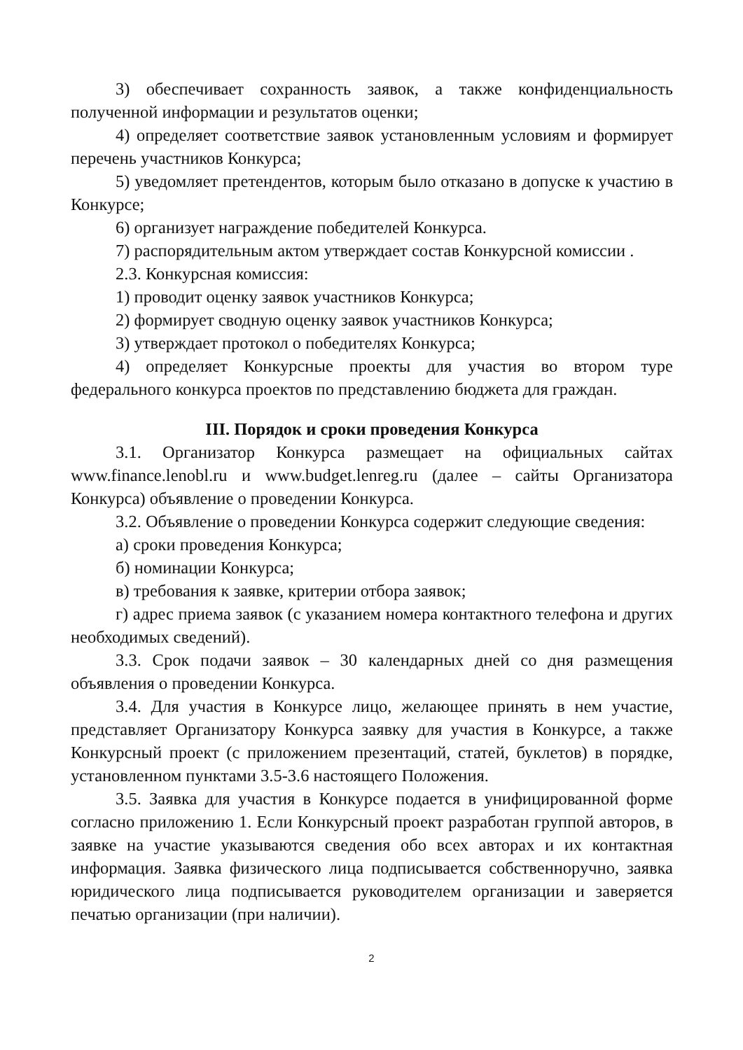3) обеспечивает сохранность заявок, а также конфиденциальность полученной информации и результатов оценки;
4) определяет соответствие заявок установленным условиям и формирует перечень участников Конкурса;
5) уведомляет претендентов, которым было отказано в допуске к участию в Конкурсе;
6) организует награждение победителей Конкурса.
7) распорядительным актом утверждает состав Конкурсной комиссии .
2.3. Конкурсная комиссия:
1) проводит оценку заявок участников Конкурса;
2) формирует сводную оценку заявок участников Конкурса;
3) утверждает протокол о победителях Конкурса;
4) определяет Конкурсные проекты для участия во втором туре федерального конкурса проектов по представлению бюджета для граждан.
III. Порядок и сроки проведения Конкурса
3.1. Организатор Конкурса размещает на официальных сайтах www.finance.lenobl.ru и www.budget.lenreg.ru (далее – сайты Организатора Конкурса) объявление о проведении Конкурса.
3.2. Объявление о проведении Конкурса содержит следующие сведения:
а) сроки проведения Конкурса;
б) номинации Конкурса;
в) требования к заявке, критерии отбора заявок;
г) адрес приема заявок (с указанием номера контактного телефона и других необходимых сведений).
3.3. Срок подачи заявок – 30 календарных дней со дня размещения объявления о проведении Конкурса.
3.4. Для участия в Конкурсе лицо, желающее принять в нем участие, представляет Организатору Конкурса заявку для участия в Конкурсе, а также Конкурсный проект (с приложением презентаций, статей, буклетов) в порядке, установленном пунктами 3.5-3.6 настоящего Положения.
3.5. Заявка для участия в Конкурсе подается в унифицированной форме согласно приложению 1. Если Конкурсный проект разработан группой авторов, в заявке на участие указываются сведения обо всех авторах и их контактная информация. Заявка физического лица подписывается собственноручно, заявка юридического лица подписывается руководителем организации и заверяется печатью организации (при наличии).
2